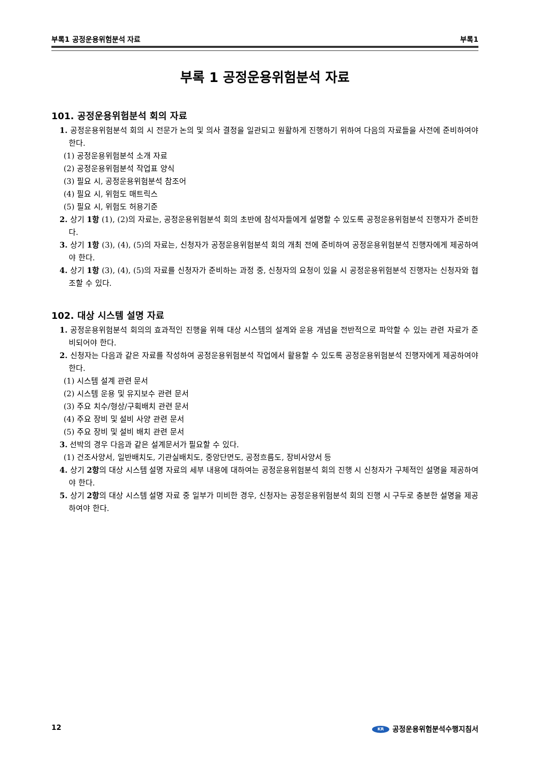부록1 공정운용위험분석 자료 부록1
부록 1 공정운용위험분석 자료
101. 공정운용위험분석 회의 자료
1. 공정운용위험분석 회의 시 전문가 논의 및 의사 결정을 일관되고 원활하게 진행하기 위하여 다음의 자료들을 사전에 준비하여야 한다.
(1) 공정운용위험분석 소개 자료
(2) 공정운용위험분석 작업표 양식
(3) 필요 시, 공정운용위험분석 참조어
(4) 필요 시, 위험도 매트릭스
(5) 필요 시, 위험도 허용기준
2. 상기 1항 (1), (2)의 자료는, 공정운용위험분석 회의 초반에 참석자들에게 설명할 수 있도록 공정운용위험분석 진행자가 준비한다.
3. 상기 1항 (3), (4), (5)의 자료는, 신청자가 공정운용위험분석 회의 개최 전에 준비하여 공정운용위험분석 진행자에게 제공하여야 한다.
4. 상기 1항 (3), (4), (5)의 자료를 신청자가 준비하는 과정 중, 신청자의 요청이 있을 시 공정운용위험분석 진행자는 신청자와 협조할 수 있다.
102. 대상 시스템 설명 자료
1. 공정운용위험분석 회의의 효과적인 진행을 위해 대상 시스템의 설계와 운용 개념을 전반적으로 파악할 수 있는 관련 자료가 준비되어야 한다.
2. 신청자는 다음과 같은 자료를 작성하여 공정운용위험분석 작업에서 활용할 수 있도록 공정운용위험분석 진행자에게 제공하여야 한다.
(1) 시스템 설계 관련 문서
(2) 시스템 운용 및 유지보수 관련 문서
(3) 주요 치수/형상/구획배치 관련 문서
(4) 주요 장비 및 설비 사양 관련 문서
(5) 주요 장비 및 설비 배치 관련 문서
3. 선박의 경우 다음과 같은 설계문서가 필요할 수 있다.
(1) 건조사양서, 일반배치도, 기관실배치도, 중앙단면도, 공정흐름도, 장비사양서 등
4. 상기 2항의 대상 시스템 설명 자료의 세부 내용에 대하여는 공정운용위험분석 회의 진행 시 신청자가 구체적인 설명을 제공하여야 한다.
5. 상기 2항의 대상 시스템 설명 자료 중 일부가 미비한 경우, 신청자는 공정운용위험분석 회의 진행 시 구두로 충분한 설명을 제공하여야 한다.
12 KR 공정운용위험분석수행지침서